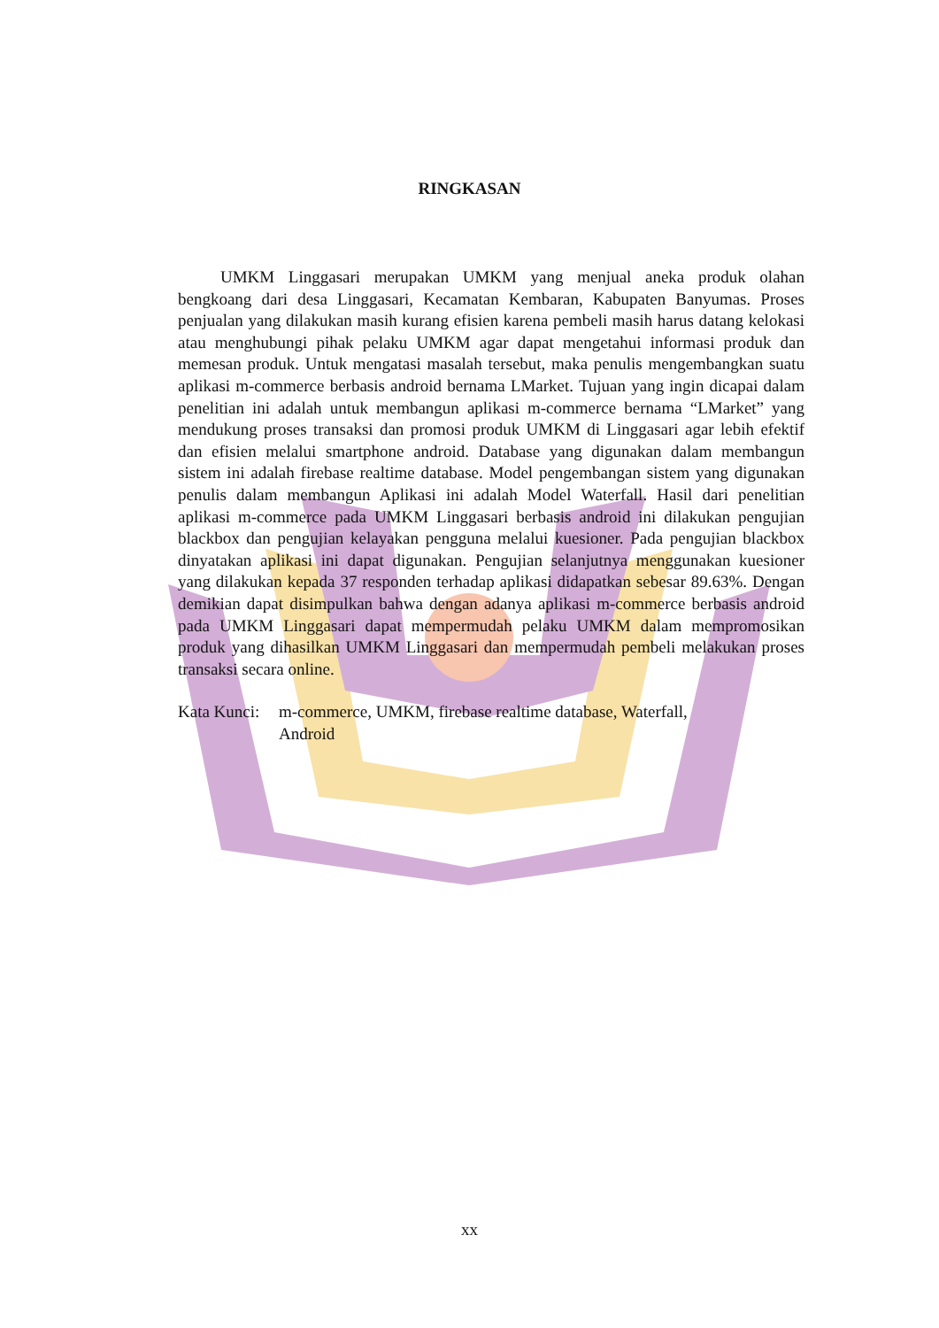RINGKASAN
UMKM Linggasari merupakan UMKM yang menjual aneka produk olahan bengkoang dari desa Linggasari, Kecamatan Kembaran, Kabupaten Banyumas. Proses penjualan yang dilakukan masih kurang efisien karena pembeli masih harus datang kelokasi atau menghubungi pihak pelaku UMKM agar dapat mengetahui informasi produk dan memesan produk. Untuk mengatasi masalah tersebut, maka penulis mengembangkan suatu aplikasi m-commerce berbasis android bernama LMarket. Tujuan yang ingin dicapai dalam penelitian ini adalah untuk membangun aplikasi m-commerce bernama “LMarket” yang mendukung proses transaksi dan promosi produk UMKM di Linggasari agar lebih efektif dan efisien melalui smartphone android. Database yang digunakan dalam membangun sistem ini adalah firebase realtime database. Model pengembangan sistem yang digunakan penulis dalam membangun Aplikasi ini adalah Model Waterfall. Hasil dari penelitian aplikasi m-commerce pada UMKM Linggasari berbasis android ini dilakukan pengujian blackbox dan pengujian kelayakan pengguna melalui kuesioner. Pada pengujian blackbox dinyatakan aplikasi ini dapat digunakan. Pengujian selanjutnya menggunakan kuesioner yang dilakukan kepada 37 responden terhadap aplikasi didapatkan sebesar 89.63%. Dengan demikian dapat disimpulkan bahwa dengan adanya aplikasi m-commerce berbasis android pada UMKM Linggasari dapat mempermudah pelaku UMKM dalam mempromosikan produk yang dihasilkan UMKM Linggasari dan mempermudah pembeli melakukan proses transaksi secara online.
Kata Kunci:
m-commerce, UMKM, firebase realtime database, Waterfall,
Android
xx